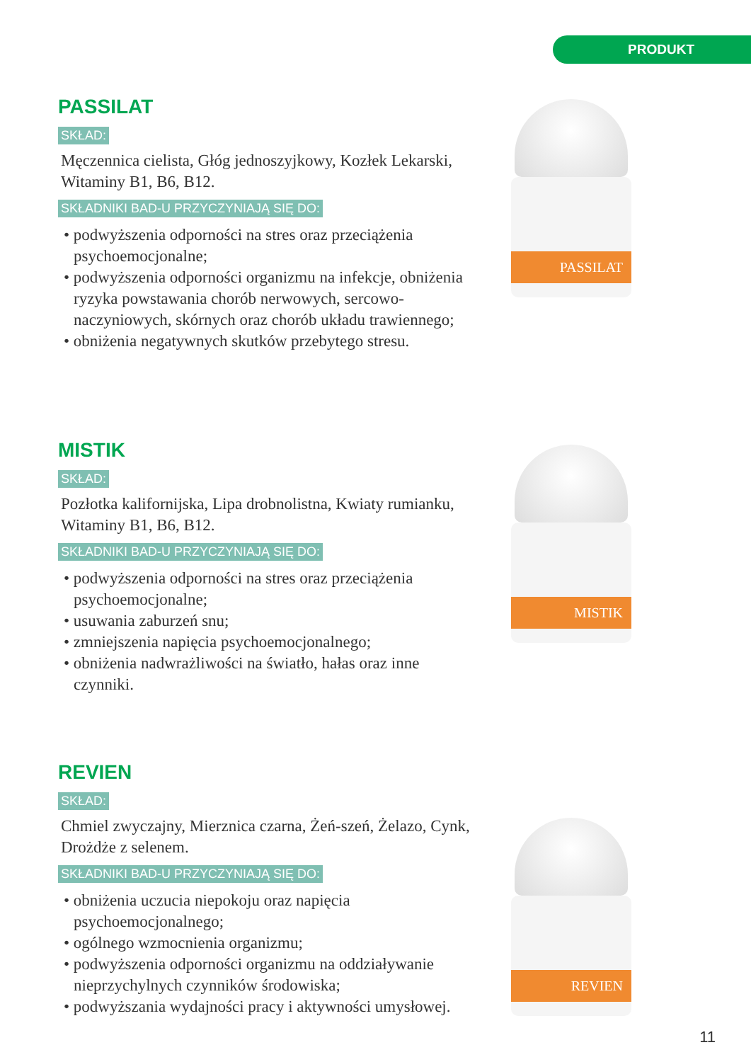PRODUKT
PASSILAT
SKŁAD:
Męczennica cielista, Głóg jednoszyjkowy, Kozłek Lekarski, Witaminy B1, B6, B12.
SKŁADNIKI BAD-U PRZYCZYNIAJĄ SIĘ DO:
• podwyższenia odporności na stres oraz przeciążenia psychoemocjonalne;
• podwyższenia odporności organizmu na infekcje, obniżenia ryzyka powstawania chorób nerwowych, sercowo-naczyniowych, skórnych oraz chorób układu trawiennego;
• obniżenia negatywnych skutków przebytego stresu.
PASSILAT
MISTIK
SKŁAD:
Pozłotka kalifornijska, Lipa drobnolistna, Kwiaty rumianku, Witaminy B1, B6, B12.
SKŁADNIKI BAD-U PRZYCZYNIAJĄ SIĘ DO:
• podwyższenia odporności na stres oraz przeciążenia psychoemocjonalne;
• usuwania zaburzeń snu;
• zmniejszenia napięcia psychoemocjonalnego;
• obniżenia nadwrażliwości na światło, hałas oraz inne czynniki.
MISTIK
REVIEN
SKŁAD:
Chmiel zwyczajny, Mierznica czarna, Żeń-szeń, Żelazo, Cynk, Drożdże z selenem.
SKŁADNIKI BAD-U PRZYCZYNIAJĄ SIĘ DO:
• obniżenia uczucia niepokoju oraz napięcia psychoemocjonalnego;
• ogólnego wzmocnienia organizmu;
• podwyższenia odporności organizmu na oddziaływanie nieprzychylnych czynników środowiska;
• podwyższania wydajności pracy i aktywności umysłowej.
REVIEN
11